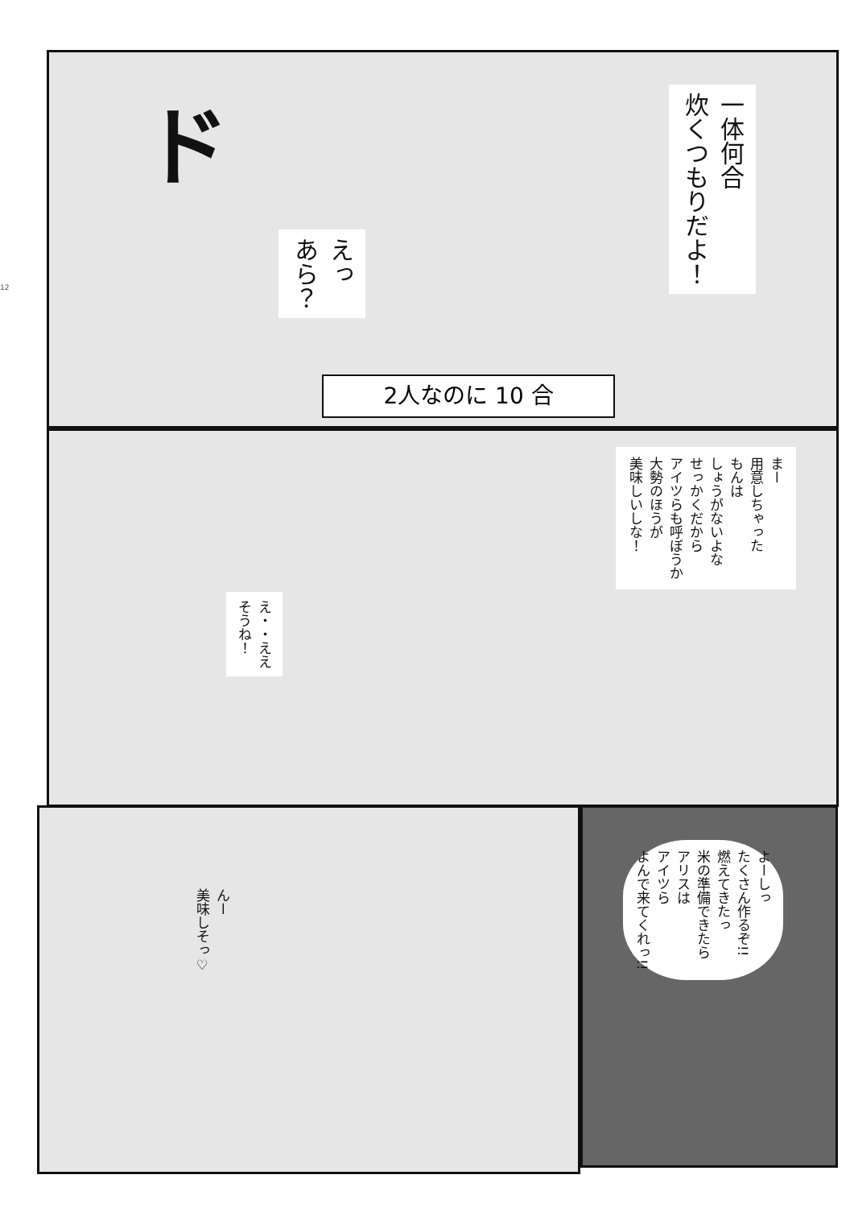12
ド
一体何合
炊くつもりだよ！
えっ
あら？
2人なのに 10 合
まー
用意しちゃった
もんは
しょうがないよな
せっかくだから
アイツらも呼ぼうか
大勢のほうが
美味しいしな！
え・・ええ
そうね！
んー
美味しそっ♡
よーしっ
たくさん作るぞ!!
燃えてきたっ
米の準備できたら
アリスは
アイツら
よんで来てくれっ!!